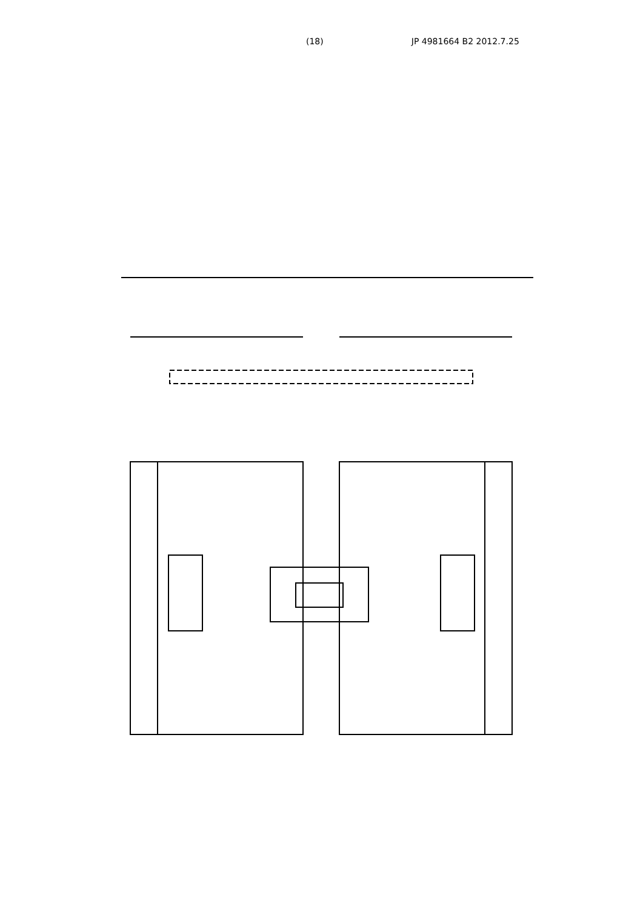(18) JP 4981664 B2 2012.7.25
(a) (b) (c) W W1 W2 W3 W4 L L2 H J K Z C 3 4 5 6 7 11 12 14 15 17 17a 18 19 a b